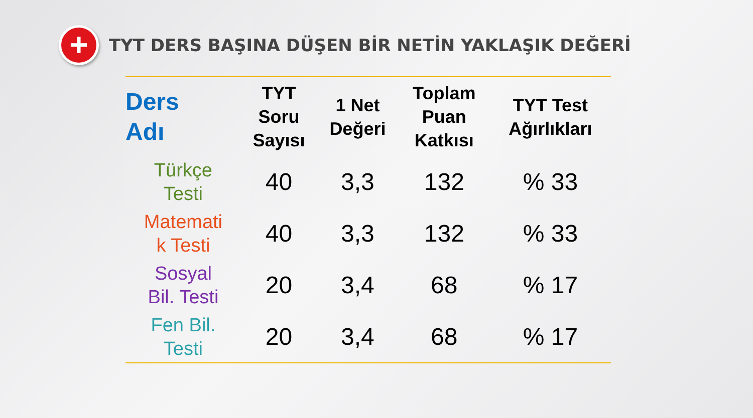+
TYT DERS BAŞINA DÜŞEN BİR NETİN YAKLAŞIK DEĞERİ
| Ders Adı | TYT Soru Sayısı | 1 Net Değeri | Toplam Puan Katkısı | TYT Test Ağırlıkları |
| --- | --- | --- | --- | --- |
| Türkçe Testi | 40 | 3,3 | 132 | % 33 |
| Matemati k Testi | 40 | 3,3 | 132 | % 33 |
| Sosyal Bil. Testi | 20 | 3,4 | 68 | % 17 |
| Fen Bil. Testi | 20 | 3,4 | 68 | % 17 |